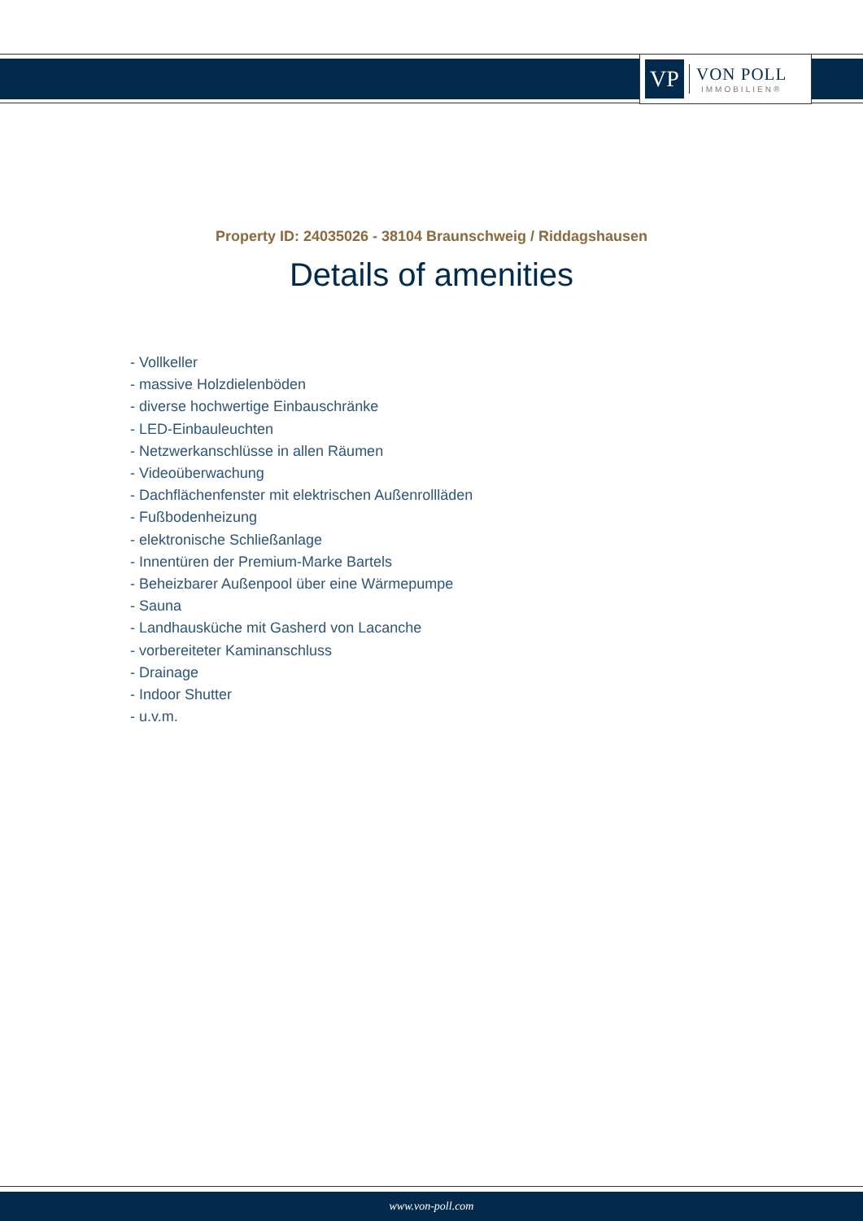VP
VON POLL
IMMOBILIEN®
Property ID: 24035026 - 38104 Braunschweig / Riddagshausen
Details of amenities
- Vollkeller
- massive Holzdielenböden
- diverse hochwertige Einbauschränke
- LED-Einbauleuchten
- Netzwerkanschlüsse in allen Räumen
- Videoüberwachung
- Dachflächenfenster mit elektrischen Außenrollläden
- Fußbodenheizung
- elektronische Schließanlage
- Innentüren der Premium-Marke Bartels
- Beheizbarer Außenpool über eine Wärmepumpe
- Sauna
- Landhausküche mit Gasherd von Lacanche
- vorbereiteter Kaminanschluss
- Drainage
- Indoor Shutter
- u.v.m.
www.von-poll.com